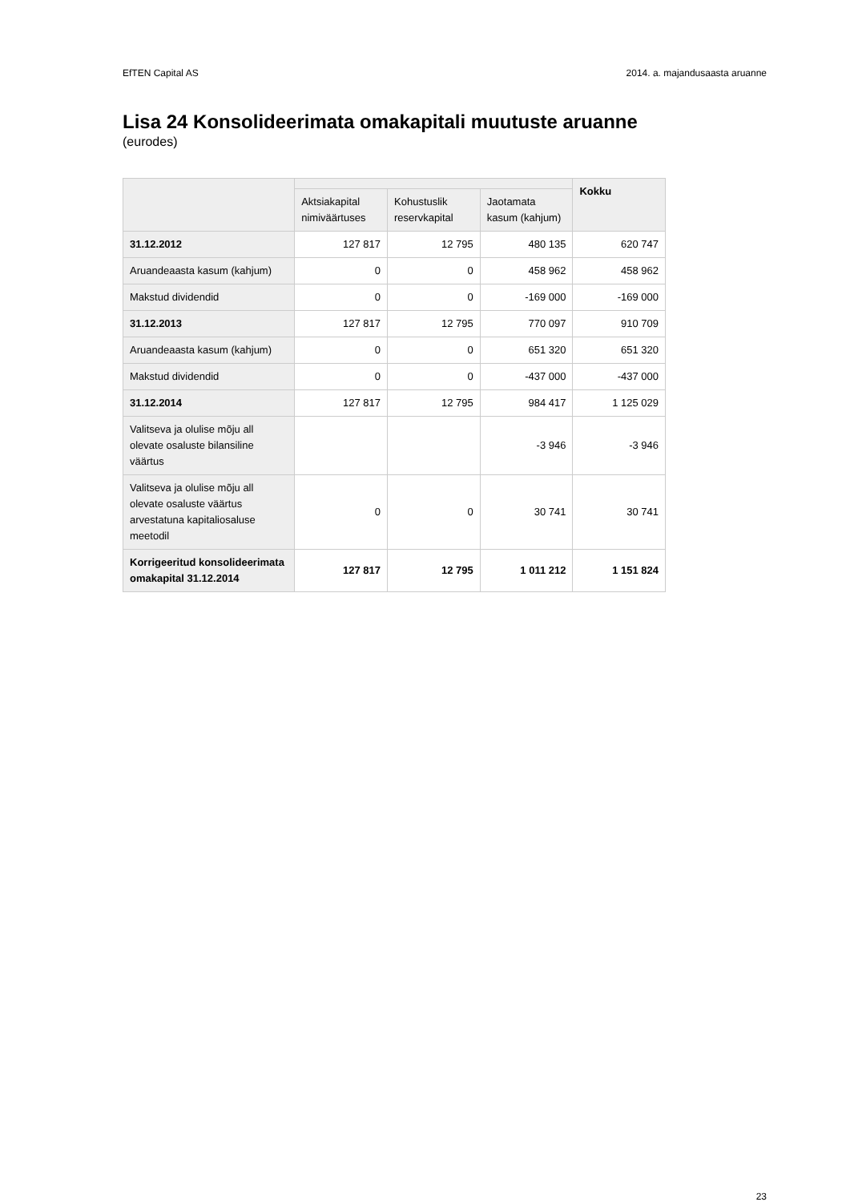EfTEN Capital AS 2014. a. majandusaasta aruanne
Lisa 24 Konsolideerimata omakapitali muutuste aruanne
(eurodes)
| | | | | Kokku |
| --- | --- | --- | --- | --- |
| | Aktsiakapital nimiväärtuses | Kohustuslik reservkapital | Jaotamata kasum (kahjum) | |
| 31.12.2012 | 127 817 | 12 795 | 480 135 | 620 747 |
| Aruandeaasta kasum (kahjum) | 0 | 0 | 458 962 | 458 962 |
| Makstud dividendid | 0 | 0 | -169 000 | -169 000 |
| 31.12.2013 | 127 817 | 12 795 | 770 097 | 910 709 |
| Aruandeaasta kasum (kahjum) | 0 | 0 | 651 320 | 651 320 |
| Makstud dividendid | 0 | 0 | -437 000 | -437 000 |
| 31.12.2014 | 127 817 | 12 795 | 984 417 | 1 125 029 |
| Valitseva ja olulise mõju all olevate osaluste bilansiline väärtus | | | -3 946 | -3 946 |
| Valitseva ja olulise mõju all olevate osaluste väärtus arvestatuna kapitaliosaluse meetodil | 0 | 0 | 30 741 | 30 741 |
| Korrigeeritud konsolideerimata omakapital 31.12.2014 | 127 817 | 12 795 | 1 011 212 | 1 151 824 |
23